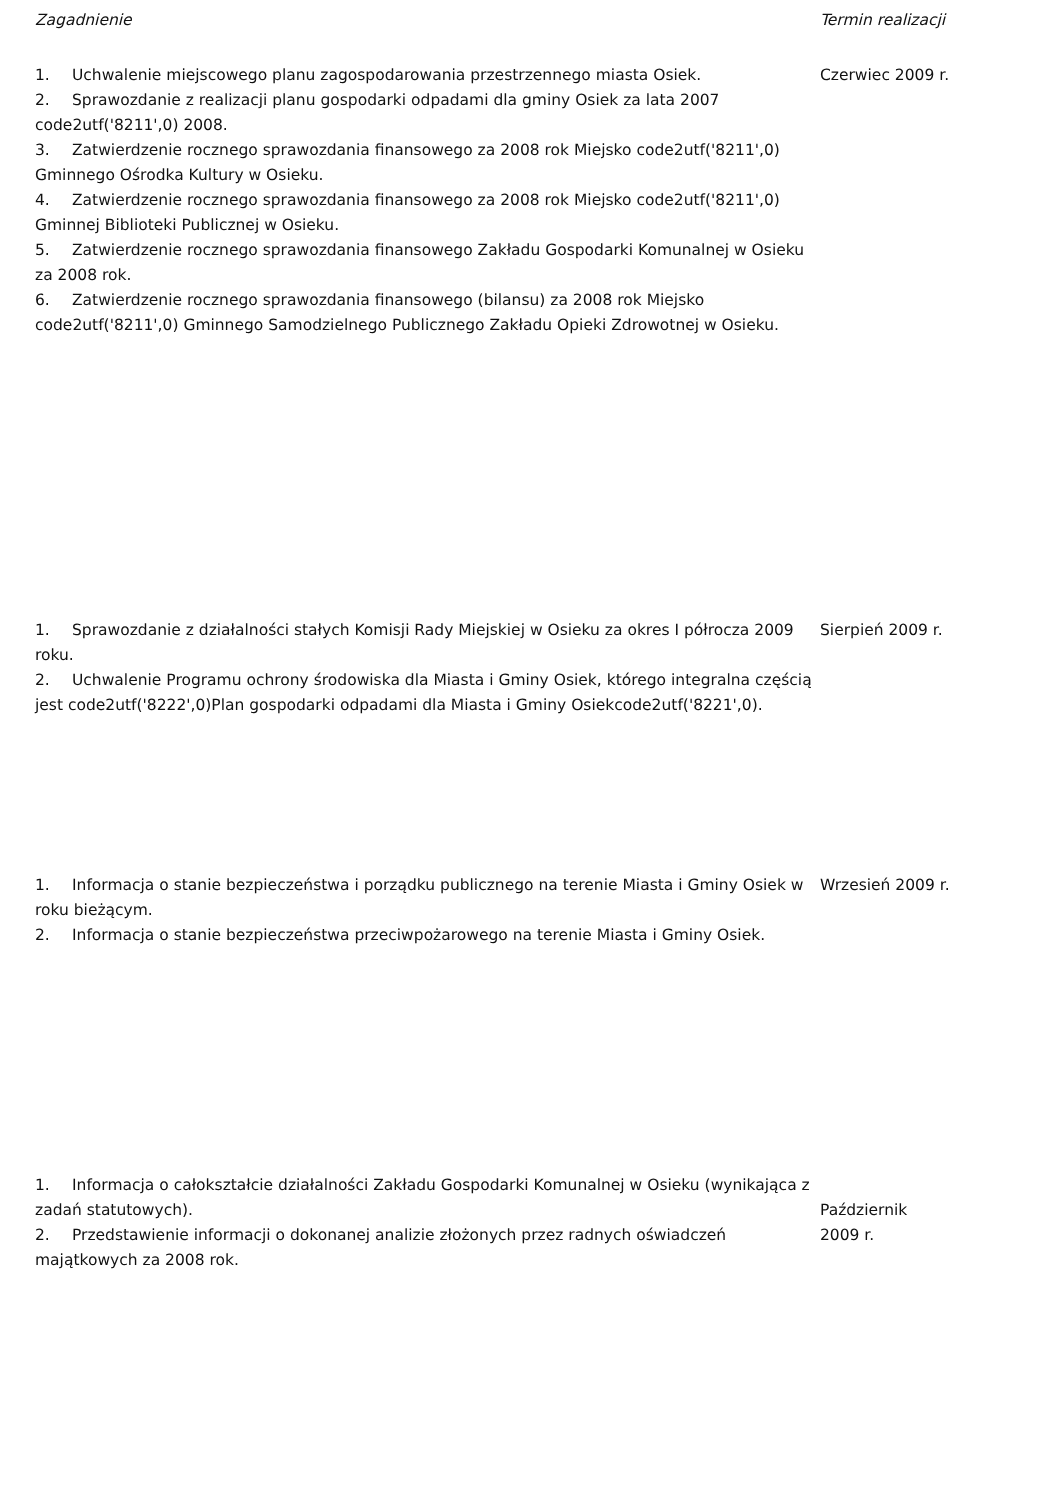| Zagadnienie | Termin realizacji |
| --- | --- |
| 1. Uchwalenie miejscowego planu zagospodarowania przestrzennego miasta Osiek. 2. Sprawozdanie z realizacji planu gospodarki odpadami dla gminy Osiek za lata 2007 code2utf('8211',0) 2008. 3. Zatwierdzenie rocznego sprawozdania finansowego za 2008 rok Miejsko code2utf('8211',0) Gminnego Ośrodka Kultury w Osieku. 4. Zatwierdzenie rocznego sprawozdania finansowego za 2008 rok Miejsko code2utf('8211',0) Gminnej Biblioteki Publicznej w Osieku. 5. Zatwierdzenie rocznego sprawozdania finansowego Zakładu Gospodarki Komunalnej w Osieku za 2008 rok. 6. Zatwierdzenie rocznego sprawozdania finansowego (bilansu) za 2008 rok Miejsko code2utf('8211',0) Gminnego Samodzielnego Publicznego Zakładu Opieki Zdrowotnej w Osieku. | Czerwiec 2009 r. |
| 1. Sprawozdanie z działalności stałych Komisji Rady Miejskiej w Osieku za okres I półrocza 2009 roku. 2. Uchwalenie Programu ochrony środowiska dla Miasta i Gminy Osiek, którego integralna częścią jest code2utf('8222',0)Plan gospodarki odpadami dla Miasta i Gminy Osiekcode2utf('8221',0). | Sierpień 2009 r. |
| 1. Informacja o stanie bezpieczeństwa i porządku publicznego na terenie Miasta i Gminy Osiek w roku bieżącym. 2. Informacja o stanie bezpieczeństwa przeciwpożarowego na terenie Miasta i Gminy Osiek. | Wrzesień 2009 r. |
| 1. Informacja o całokształcie działalności Zakładu Gospodarki Komunalnej w Osieku (wynikająca z zadań statutowych). 2. Przedstawienie informacji o dokonanej analizie złożonych przez radnych oświadczeń majątkowych za 2008 rok. | Październik 2009 r. |